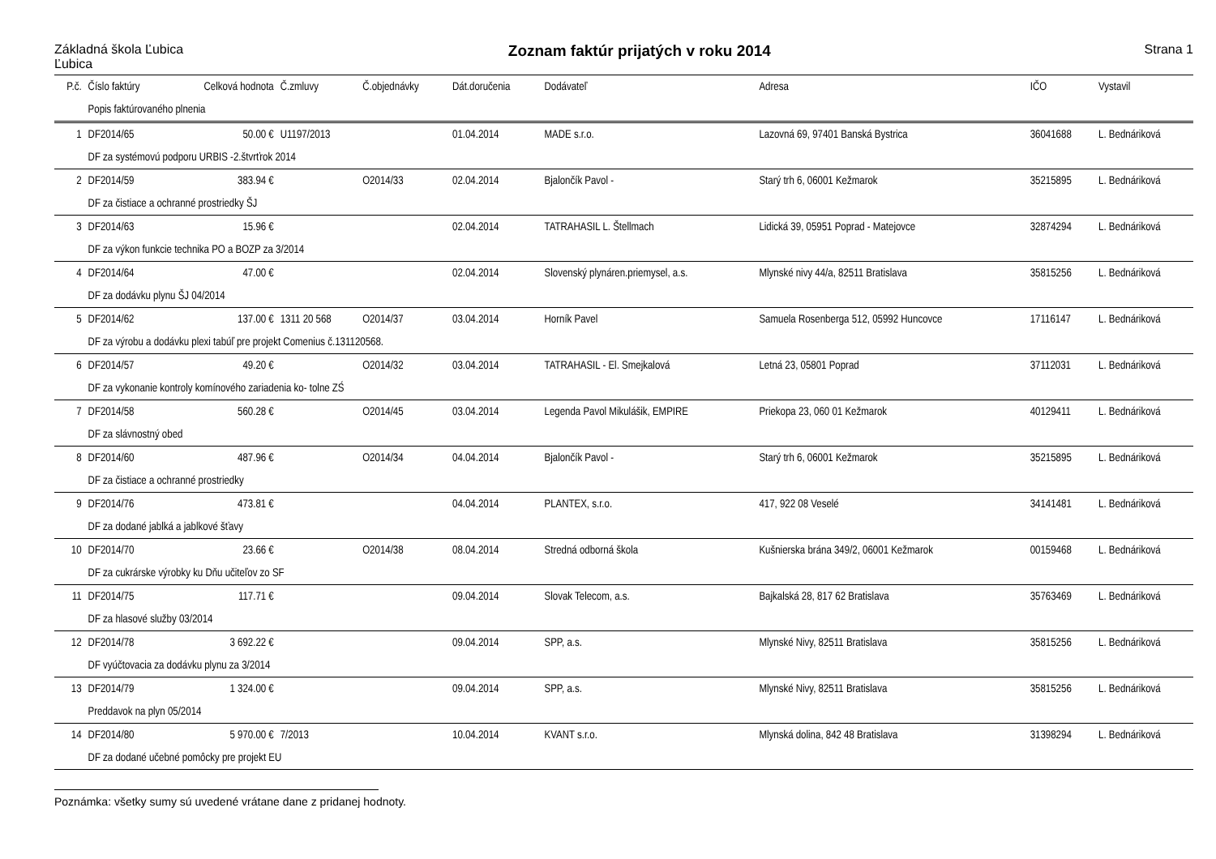Základná škola Ľubica
Ľubica
Zoznam faktúr prijatých v roku 2014
Strana 1
| P.č. | Číslo faktúry | Celková hodnota | Č.zmluvy | Č.objednávky | Dát.doručenia | Dodávateľ | Adresa | IČO | Vystavil |
| --- | --- | --- | --- | --- | --- | --- | --- | --- | --- |
| | Popis faktúrovaného plnenia | | | | | | | | |
| 1 | DF2014/65 | 50.00 € | U1197/2013 | | 01.04.2014 | MADE s.r.o. | Lazovná 69, 97401 Banská Bystrica | 36041688 | L. Bednáriková |
| | DF za systémovú podporu URBIS -2.štvrťrok 2014 | | | | | | | | |
| 2 | DF2014/59 | 383.94 € | | O2014/33 | 02.04.2014 | Bjalončík Pavol - | Starý trh 6, 06001 Kežmarok | 35215895 | L. Bednáriková |
| | DF za čistiace a ochranné prostriedky ŠJ | | | | | | | | |
| 3 | DF2014/63 | 15.96 € | | | 02.04.2014 | TATRAHASIL L. Štellmach | Lidická 39, 05951 Poprad - Matejovce | 32874294 | L. Bednáriková |
| | DF za výkon funkcie technika PO a BOZP za 3/2014 | | | | | | | | |
| 4 | DF2014/64 | 47.00 € | | | 02.04.2014 | Slovenský plynáren.priemysel, a.s. | Mlynské nivy 44/a, 82511 Bratislava | 35815256 | L. Bednáriková |
| | DF za dodávku plynu ŠJ 04/2014 | | | | | | | | |
| 5 | DF2014/62 | 137.00 € | 1311 20 568 | O2014/37 | 03.04.2014 | Horník Pavel | Samuela Rosenberga 512, 05992 Huncovce | 17116147 | L. Bednáriková |
| | DF za výrobu a dodávku plexi tabúľ pre projekt Comenius č.131120568. | | | | | | | | |
| 6 | DF2014/57 | 49.20 € | | O2014/32 | 03.04.2014 | TATRAHASIL - El. Smejkalová | Letná 23, 05801 Poprad | 37112031 | L. Bednáriková |
| | DF za vykonanie kontroly komínového zariadenia ko- tolne ZŚ | | | | | | | | |
| 7 | DF2014/58 | 560.28 € | | O2014/45 | 03.04.2014 | Legenda Pavol Mikulášik, EMPIRE | Priekopa 23, 060 01 Kežmarok | 40129411 | L. Bednáriková |
| | DF za slávnostný obed | | | | | | | | |
| 8 | DF2014/60 | 487.96 € | | O2014/34 | 04.04.2014 | Bjalončík Pavol - | Starý trh 6, 06001 Kežmarok | 35215895 | L. Bednáriková |
| | DF za čistiace a ochranné prostriedky | | | | | | | | |
| 9 | DF2014/76 | 473.81 € | | | 04.04.2014 | PLANTEX, s.r.o. | 417, 922 08 Veselé | 34141481 | L. Bednáriková |
| | DF za dodané jablká a jablkové šťavy | | | | | | | | |
| 10 | DF2014/70 | 23.66 € | | O2014/38 | 08.04.2014 | Stredná odborná škola | Kušnierska brána 349/2, 06001 Kežmarok | 00159468 | L. Bednáriková |
| | DF za cukrárske výrobky ku Dňu učiteľov zo SF | | | | | | | | |
| 11 | DF2014/75 | 117.71 € | | | 09.04.2014 | Slovak Telecom, a.s. | Bajkalská 28, 817 62 Bratislava | 35763469 | L. Bednáriková |
| | DF za hlasové služby 03/2014 | | | | | | | | |
| 12 | DF2014/78 | 3 692.22 € | | | 09.04.2014 | SPP, a.s. | Mlynské Nivy, 82511 Bratislava | 35815256 | L. Bednáriková |
| | DF vyúčtovacia za dodávku plynu za 3/2014 | | | | | | | | |
| 13 | DF2014/79 | 1 324.00 € | | | 09.04.2014 | SPP, a.s. | Mlynské Nivy, 82511 Bratislava | 35815256 | L. Bednáriková |
| | Preddavok na plyn 05/2014 | | | | | | | | |
| 14 | DF2014/80 | 5 970.00 € | 7/2013 | | 10.04.2014 | KVANT s.r.o. | Mlynská dolina, 842 48 Bratislava | 31398294 | L. Bednáriková |
| | DF za dodané učebné pomôcky pre projekt EU | | | | | | | | |
Poznámka: všetky sumy sú uvedené vrátane dane z pridanej hodnoty.